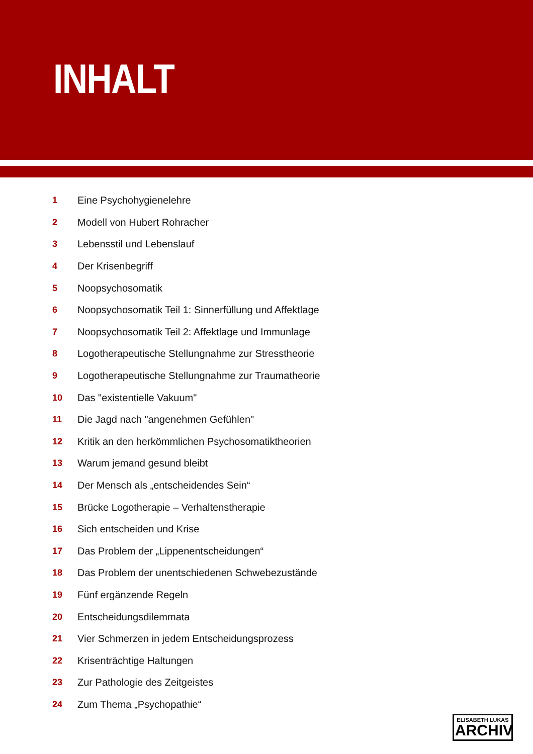INHALT
| 1 | Eine Psychohygienelehre |
| 2 | Modell von Hubert Rohracher |
| 3 | Lebensstil und Lebenslauf |
| 4 | Der Krisenbegriff |
| 5 | Noopsychosomatik |
| 6 | Noopsychosomatik Teil 1: Sinnerfüllung und Affektlage |
| 7 | Noopsychosomatik Teil 2: Affektlage und Immunlage |
| 8 | Logotherapeutische Stellungnahme zur Stresstheorie |
| 9 | Logotherapeutische Stellungnahme zur Traumatheorie |
| 10 | Das "existentielle Vakuum" |
| 11 | Die Jagd nach "angenehmen Gefühlen" |
| 12 | Kritik an den herkömmlichen Psychosomatiktheorien |
| 13 | Warum jemand gesund bleibt |
| 14 | Der Mensch als „entscheidendes Sein“ |
| 15 | Brücke Logotherapie – Verhaltenstherapie |
| 16 | Sich entscheiden und Krise |
| 17 | Das Problem der „Lippenentscheidungen“ |
| 18 | Das Problem der unentschiedenen Schwebezustände |
| 19 | Fünf ergänzende Regeln |
| 20 | Entscheidungsdilemmata |
| 21 | Vier Schmerzen in jedem Entscheidungsprozess |
| 22 | Krisenträchtige Haltungen |
| 23 | Zur Pathologie des Zeitgeistes |
| 24 | Zum Thema „Psychopathie“ |
ELISABETH LUKAS
ARCHIV